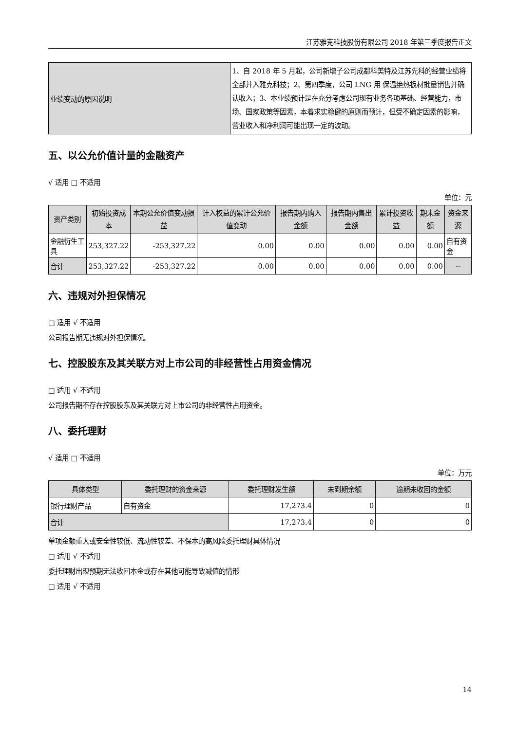江苏雅克科技股份有限公司 2018 年第三季度报告正文
| 业绩变动的原因说明 | 1、自 2018 年 5 月起，公司新增子公司成都科美特及江苏先科的经营业绩将全部并入雅克科技；2、第四季度，公司 LNG 用 保温绝热板材批量销售并确认收入；3、本业绩预计是在充分考虑公司现有业务各项基础、经营能力，市场、国家政策等因素，本着求实稳健的原则而预计，但受不确定因素的影响，营业收入和净利润可能出现一定的波动。 |
五、以公允价值计量的金融资产
√ 适用 □ 不适用
单位：元
| 资产类别 | 初始投资成本 | 本期公允价值变动损益 | 计入权益的累计公允价值变动 | 报告期内购入金额 | 报告期内售出金额 | 累计投资收益 | 期末金额 | 资金来源 |
| --- | --- | --- | --- | --- | --- | --- | --- | --- |
| 金融衍生工具 | 253,327.22 | -253,327.22 | 0.00 | 0.00 | 0.00 | 0.00 | 0.00 | 自有资金 |
| 合计 | 253,327.22 | -253,327.22 | 0.00 | 0.00 | 0.00 | 0.00 | 0.00 | -- |
六、违规对外担保情况
□ 适用 √ 不适用
公司报告期无违规对外担保情况。
七、控股股东及其关联方对上市公司的非经营性占用资金情况
□ 适用 √ 不适用
公司报告期不存在控股股东及其关联方对上市公司的非经营性占用资金。
八、委托理财
√ 适用 □ 不适用
单位：万元
| 具体类型 | 委托理财的资金来源 | 委托理财发生额 | 未到期余额 | 逾期未收回的金额 |
| --- | --- | --- | --- | --- |
| 银行理财产品 | 自有资金 | 17,273.4 | 0 | 0 |
| 合计 | | 17,273.4 | 0 | 0 |
单项金额重大或安全性较低、流动性较差、不保本的高风险委托理财具体情况
□ 适用 √ 不适用
委托理财出现预期无法收回本金或存在其他可能导致减值的情形
□ 适用 √ 不适用
14